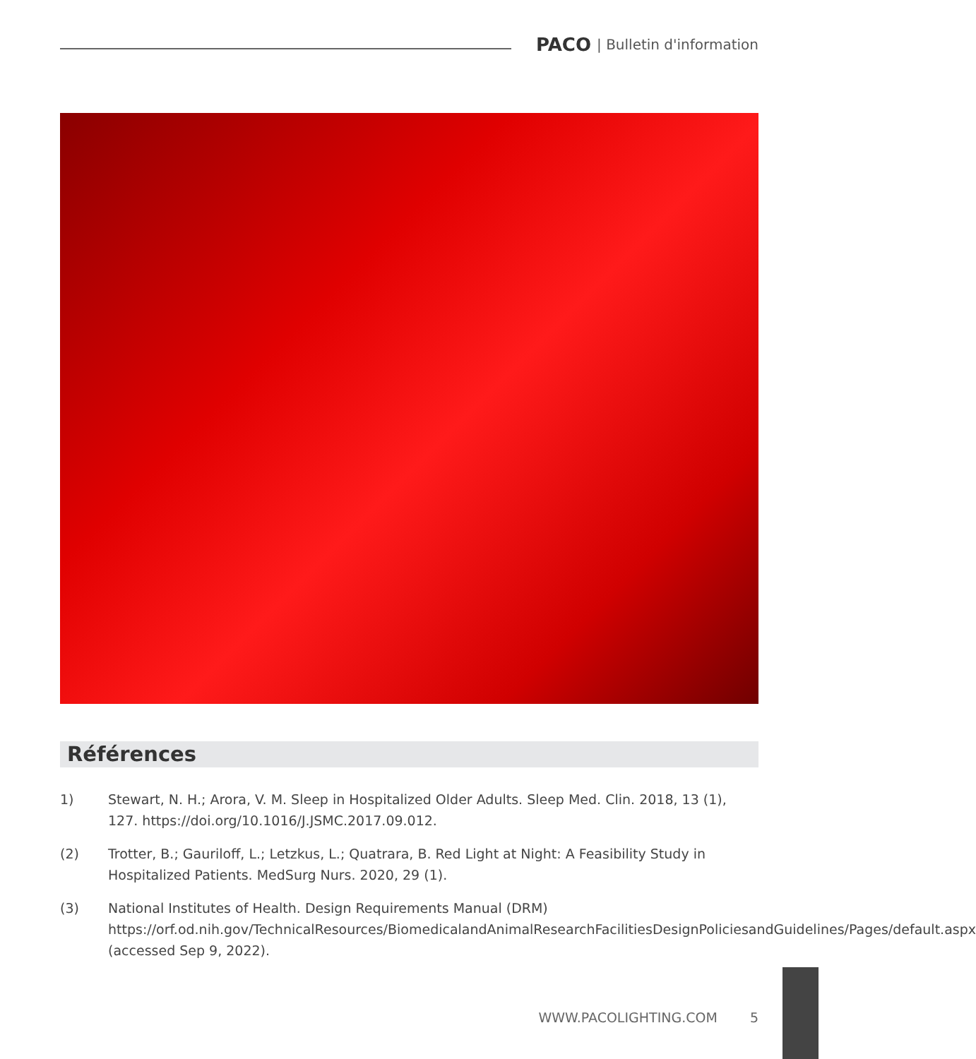PACO | Bulletin d'information
Références
1) Stewart, N. H.; Arora, V. M. Sleep in Hospitalized Older Adults. Sleep Med. Clin. 2018, 13 (1), 127. https://doi.org/10.1016/J.JSMC.2017.09.012.
(2) Trotter, B.; Gauriloff, L.; Letzkus, L.; Quatrara, B. Red Light at Night: A Feasibility Study in Hospitalized Patients. MedSurg Nurs. 2020, 29 (1).
(3) National Institutes of Health. Design Requirements Manual (DRM) https://orf.od.nih.gov/TechnicalResources/BiomedicalandAnimalResearchFacilitiesDesignPoliciesandGuidelines/Pages/default.aspx (accessed Sep 9, 2022).
WWW.PACOLIGHTING.COM 5